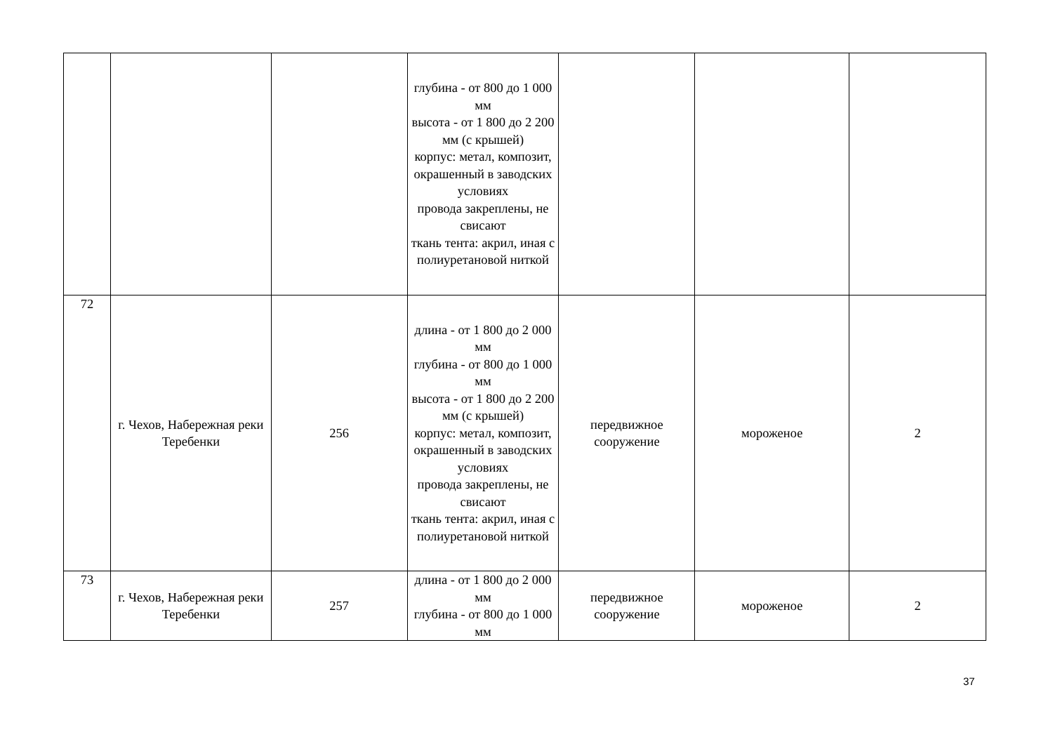| | | | глубина - от 800 до 1 000 мм высота - от 1 800 до 2 200 мм (с крышей) корпус: метал, композит, окрашенный в заводских условиях провода закреплены, не свисают ткань тента: акрил, иная с полиуретановой ниткой | | | |
| 72 | г. Чехов, Набережная реки Теребенки | 256 | длина - от 1 800 до 2 000 мм глубина - от 800 до 1 000 мм высота - от 1 800 до 2 200 мм (с крышей) корпус: метал, композит, окрашенный в заводских условиях провода закреплены, не свисают ткань тента: акрил, иная с полиуретановой ниткой | передвижное сооружение | мороженое | 2 |
| 73 | г. Чехов, Набережная реки Теребенки | 257 | длина - от 1 800 до 2 000 мм глубина - от 800 до 1 000 мм | передвижное сооружение | мороженое | 2 |
37